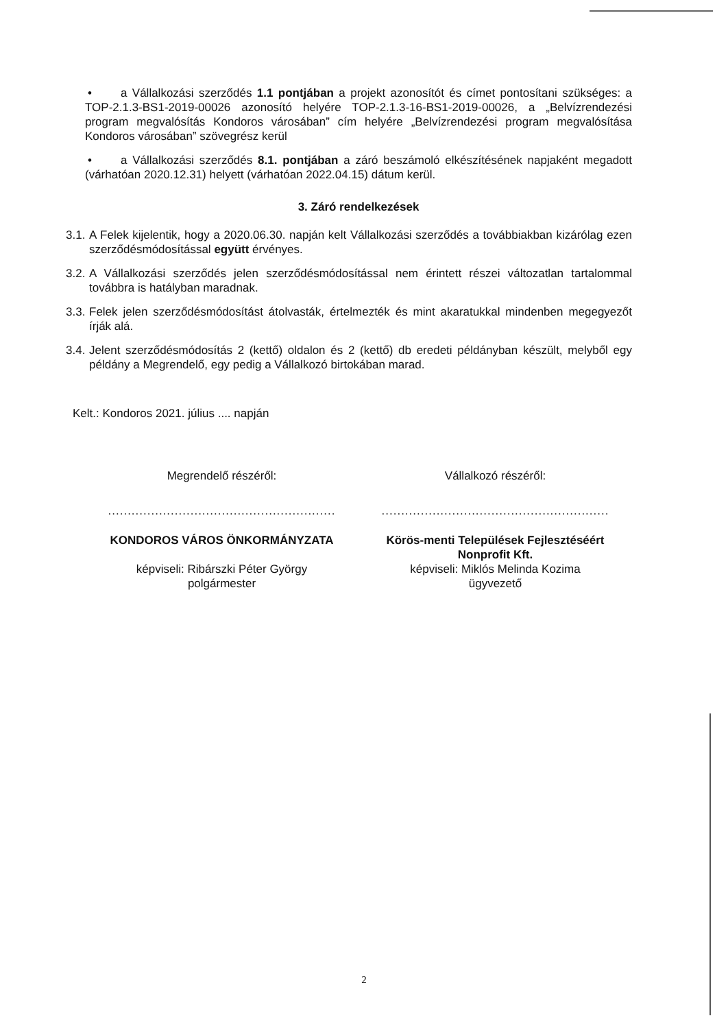• a Vállalkozási szerződés 1.1 pontjában a projekt azonosítót és címet pontosítani szükséges: a TOP-2.1.3-BS1-2019-00026 azonosító helyére TOP-2.1.3-16-BS1-2019-00026, a „Belvízrendezési program megvalósítás Kondoros városában” cím helyére „Belvízrendezési program megvalósítása Kondoros városában” szövegrész kerül
• a Vállalkozási szerződés 8.1. pontjában a záró beszámoló elkészítésének napjaként megadott (várhatóan 2020.12.31) helyett (várhatóan 2022.04.15) dátum kerül.
3. Záró rendelkezések
3.1. A Felek kijelentik, hogy a 2020.06.30. napján kelt Vállalkozási szerződés a továbbiakban kizárólag ezen szerződésmódosítással együtt érvényes.
3.2. A Vállalkozási szerződés jelen szerződésmódosítással nem érintett részei változatlan tartalommal továbbra is hatályban maradnak.
3.3. Felek jelen szerződésmódosítást átolvasták, értelmezték és mint akaratukkal mindenben megegyezőt írják alá.
3.4. Jelent szerződésmódosítás 2 (kettő) oldalon és 2 (kettő) db eredeti példányban készült, melyből egy példány a Megrendelő, egy pedig a Vállalkozó birtokában marad.
Kelt.: Kondoros 2021. július .... napján
Megrendelő részéről:
..........................................................
KONDOROS VÁROS ÖNKORMÁNYZATA
képviseli: Ribárszki Péter György
polgármester
Vállalkozó részéről:
..........................................................
Körös-menti Települések Fejlesztéséért Nonprofit Kft.
képviseli: Miklós Melinda Kozima
ügyvezető
2